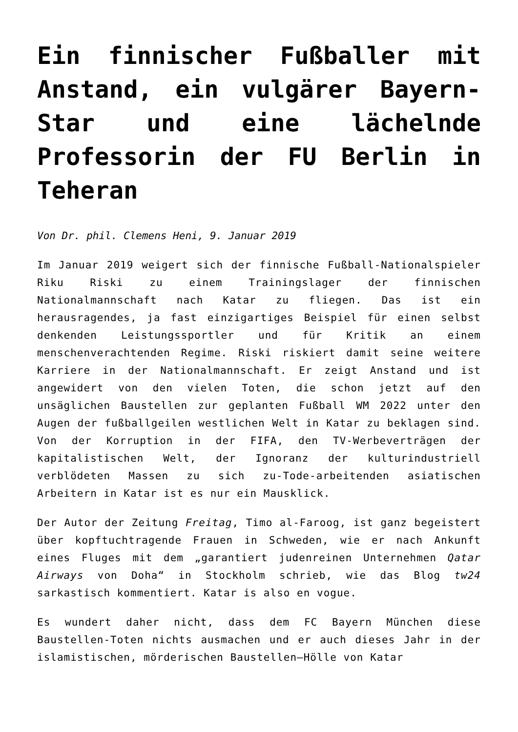Ein finnischer Fußballer mit Anstand, ein vulgärer Bayern-Star und eine lächelnde Professorin der FU Berlin in Teheran
Von Dr. phil. Clemens Heni, 9. Januar 2019
Im Januar 2019 weigert sich der finnische Fußball-Nationalspieler Riku Riski zu einem Trainingslager der finnischen Nationalmannschaft nach Katar zu fliegen. Das ist ein herausragendes, ja fast einzigartiges Beispiel für einen selbst denkenden Leistungssportler und für Kritik an einem menschenverachtenden Regime. Riski riskiert damit seine weitere Karriere in der Nationalmannschaft. Er zeigt Anstand und ist angewidert von den vielen Toten, die schon jetzt auf den unsäglichen Baustellen zur geplanten Fußball WM 2022 unter den Augen der fußballgeilen westlichen Welt in Katar zu beklagen sind. Von der Korruption in der FIFA, den TV-Werbeverträgen der kapitalistischen Welt, der Ignoranz der kulturindustriell verblödeten Massen zu sich zu-Tode-arbeitenden asiatischen Arbeitern in Katar ist es nur ein Mausklick.
Der Autor der Zeitung Freitag, Timo al-Faroog, ist ganz begeistert über kopftuchtragende Frauen in Schweden, wie er nach Ankunft eines Fluges mit dem „garantiert judenreinen Unternehmen Qatar Airways von Doha“ in Stockholm schrieb, wie das Blog tw24 sarkastisch kommentiert. Katar is also en vogue.
Es wundert daher nicht, dass dem FC Bayern München diese Baustellen-Toten nichts ausmachen und er auch dieses Jahr in der islamistischen, mörderischen Baustellen–Hölle von Katar